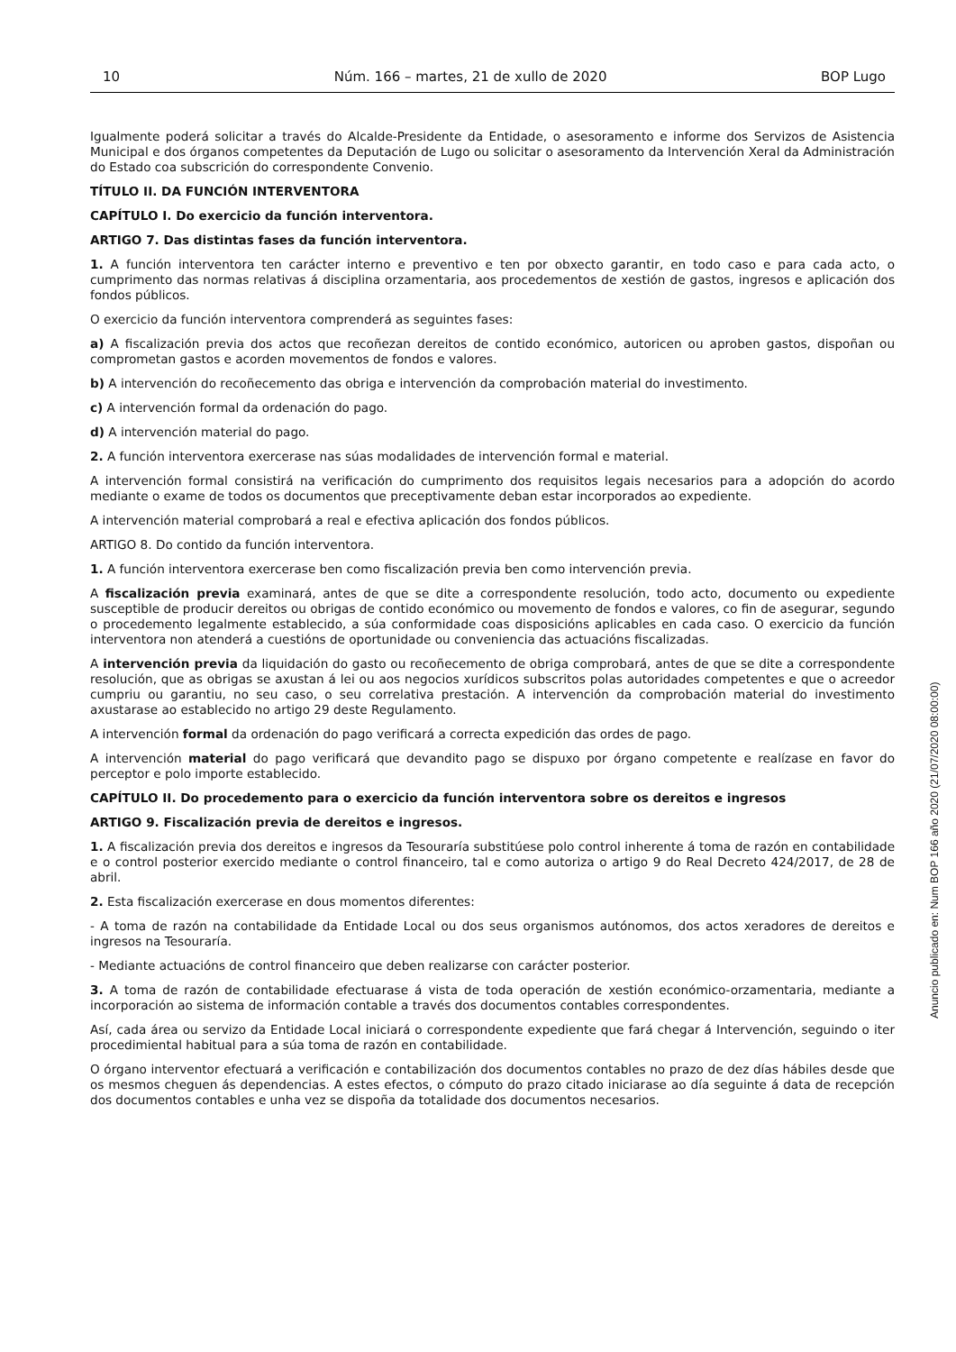10 Núm. 166 – martes, 21 de xullo de 2020 BOP Lugo
Igualmente poderá solicitar a través do Alcalde-Presidente da Entidade, o asesoramento e informe dos Servizos de Asistencia Municipal e dos órganos competentes da Deputación de Lugo ou solicitar o asesoramento da Intervención Xeral da Administración do Estado coa subscrición do correspondente Convenio.
TÍTULO II. DA FUNCIÓN INTERVENTORA
CAPÍTULO I. Do exercicio da función interventora.
ARTIGO 7. Das distintas fases da función interventora.
1. A función interventora ten carácter interno e preventivo e ten por obxecto garantir, en todo caso e para cada acto, o cumprimento das normas relativas á disciplina orzamentaria, aos procedementos de xestión de gastos, ingresos e aplicación dos fondos públicos.
O exercicio da función interventora comprenderá as seguintes fases:
a) A fiscalización previa dos actos que recoñezan dereitos de contido económico, autoricen ou aproben gastos, dispoñan ou comprometan gastos e acorden movementos de fondos e valores.
b) A intervención do recoñecemento das obriga e intervención da comprobación material do investimento.
c) A intervención formal da ordenación do pago.
d) A intervención material do pago.
2. A función interventora exercerase nas súas modalidades de intervención formal e material.
A intervención formal consistirá na verificación do cumprimento dos requisitos legais necesarios para a adopción do acordo mediante o exame de todos os documentos que preceptivamente deban estar incorporados ao expediente.
A intervención material comprobará a real e efectiva aplicación dos fondos públicos.
ARTIGO 8. Do contido da función interventora.
1. A función interventora exercerase ben como fiscalización previa ben como intervención previa.
A fiscalización previa examinará, antes de que se dite a correspondente resolución, todo acto, documento ou expediente susceptible de producir dereitos ou obrigas de contido económico ou movemento de fondos e valores, co fin de asegurar, segundo o procedemento legalmente establecido, a súa conformidade coas disposicións aplicables en cada caso. O exercicio da función interventora non atenderá a cuestións de oportunidade ou conveniencia das actuacións fiscalizadas.
A intervención previa da liquidación do gasto ou recoñecemento de obriga comprobará, antes de que se dite a correspondente resolución, que as obrigas se axustan á lei ou aos negocios xurídicos subscritos polas autoridades competentes e que o acreedor cumpriu ou garantiu, no seu caso, o seu correlativa prestación. A intervención da comprobación material do investimento axustarase ao establecido no artigo 29 deste Regulamento.
A intervención formal da ordenación do pago verificará a correcta expedición das ordes de pago.
A intervención material do pago verificará que devandito pago se dispuxo por órgano competente e realízase en favor do perceptor e polo importe establecido.
CAPÍTULO II. Do procedemento para o exercicio da función interventora sobre os dereitos e ingresos
ARTIGO 9. Fiscalización previa de dereitos e ingresos.
1. A fiscalización previa dos dereitos e ingresos da Tesouraría substitúese polo control inherente á toma de razón en contabilidade e o control posterior exercido mediante o control financeiro, tal e como autoriza o artigo 9 do Real Decreto 424/2017, de 28 de abril.
2. Esta fiscalización exercerase en dous momentos diferentes:
- A toma de razón na contabilidade da Entidade Local ou dos seus organismos autónomos, dos actos xeradores de dereitos e ingresos na Tesouraría.
- Mediante actuacións de control financeiro que deben realizarse con carácter posterior.
3. A toma de razón de contabilidade efectuarase á vista de toda operación de xestión económico-orzamentaria, mediante a incorporación ao sistema de información contable a través dos documentos contables correspondentes.
Así, cada área ou servizo da Entidade Local iniciará o correspondente expediente que fará chegar á Intervención, seguindo o iter procedimiental habitual para a súa toma de razón en contabilidade.
O órgano interventor efectuará a verificación e contabilización dos documentos contables no prazo de dez días hábiles desde que os mesmos cheguen ás dependencias. A estes efectos, o cómputo do prazo citado iniciarase ao día seguinte á data de recepción dos documentos contables e unha vez se dispoña da totalidade dos documentos necesarios.
Anuncio publicado en: Num BOP 166 año 2020 (21/07/2020 08:00:00)